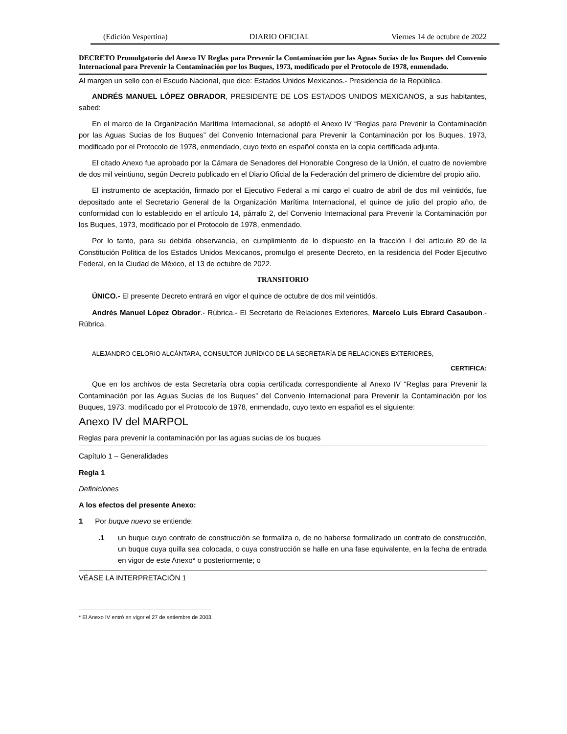(Edición Vespertina) DIARIO OFICIAL Viernes 14 de octubre de 2022
DECRETO Promulgatorio del Anexo IV Reglas para Prevenir la Contaminación por las Aguas Sucias de los Buques del Convenio Internacional para Prevenir la Contaminación por los Buques, 1973, modificado por el Protocolo de 1978, enmendado.
Al margen un sello con el Escudo Nacional, que dice: Estados Unidos Mexicanos.- Presidencia de la República.
ANDRÉS MANUEL LÓPEZ OBRADOR, PRESIDENTE DE LOS ESTADOS UNIDOS MEXICANOS, a sus habitantes, sabed:
En el marco de la Organización Marítima Internacional, se adoptó el Anexo IV “Reglas para Prevenir la Contaminación por las Aguas Sucias de los Buques” del Convenio Internacional para Prevenir la Contaminación por los Buques, 1973, modificado por el Protocolo de 1978, enmendado, cuyo texto en español consta en la copia certificada adjunta.
El citado Anexo fue aprobado por la Cámara de Senadores del Honorable Congreso de la Unión, el cuatro de noviembre de dos mil veintiuno, según Decreto publicado en el Diario Oficial de la Federación del primero de diciembre del propio año.
El instrumento de aceptación, firmado por el Ejecutivo Federal a mi cargo el cuatro de abril de dos mil veintidós, fue depositado ante el Secretario General de la Organización Marítima Internacional, el quince de julio del propio año, de conformidad con lo establecido en el artículo 14, párrafo 2, del Convenio Internacional para Prevenir la Contaminación por los Buques, 1973, modificado por el Protocolo de 1978, enmendado.
Por lo tanto, para su debida observancia, en cumplimiento de lo dispuesto en la fracción I del artículo 89 de la Constitución Política de los Estados Unidos Mexicanos, promulgo el presente Decreto, en la residencia del Poder Ejecutivo Federal, en la Ciudad de México, el 13 de octubre de 2022.
TRANSITORIO
ÚNICO.- El presente Decreto entrará en vigor el quince de octubre de dos mil veintidós.
Andrés Manuel López Obrador.- Rúbrica.- El Secretario de Relaciones Exteriores, Marcelo Luis Ebrard Casaubon.- Rúbrica.
ALEJANDRO CELORIO ALCÁNTARA, CONSULTOR JURÍDICO DE LA SECRETARÍA DE RELACIONES EXTERIORES,
CERTIFICA:
Que en los archivos de esta Secretaría obra copia certificada correspondiente al Anexo IV “Reglas para Prevenir la Contaminación por las Aguas Sucias de los Buques” del Convenio Internacional para Prevenir la Contaminación por los Buques, 1973, modificado por el Protocolo de 1978, enmendado, cuyo texto en español es el siguiente:
Anexo IV del MARPOL
Reglas para prevenir la contaminación por las aguas sucias de los buques
Capítulo 1 – Generalidades
Regla 1
Definiciones
A los efectos del presente Anexo:
1 Por buque nuevo se entiende:
.1 un buque cuyo contrato de construcción se formaliza o, de no haberse formalizado un contrato de construcción, un buque cuya quilla sea colocada, o cuya construcción se halle en una fase equivalente, en la fecha de entrada en vigor de este Anexo* o posteriormente; o
VÉASE LA INTERPRETACIÓN 1
* El Anexo IV entró en vigor el 27 de setiembre de 2003.